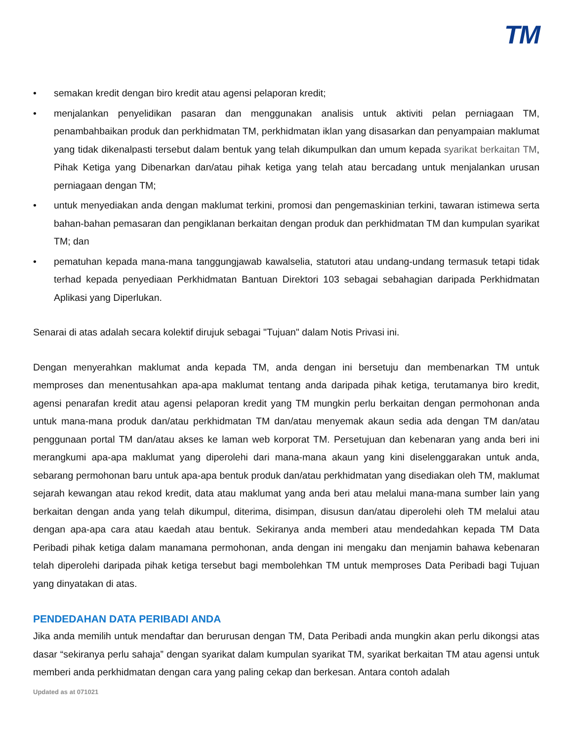TM
• semakan kredit dengan biro kredit atau agensi pelaporan kredit;
• menjalankan penyelidikan pasaran dan menggunakan analisis untuk aktiviti pelan perniagaan TM, penambahbaikan produk dan perkhidmatan TM, perkhidmatan iklan yang disasarkan dan penyampaian maklumat yang tidak dikenalpasti tersebut dalam bentuk yang telah dikumpulkan dan umum kepada syarikat berkaitan TM, Pihak Ketiga yang Dibenarkan dan/atau pihak ketiga yang telah atau bercadang untuk menjalankan urusan perniagaan dengan TM;
• untuk menyediakan anda dengan maklumat terkini, promosi dan pengemaskinian terkini, tawaran istimewa serta bahan-bahan pemasaran dan pengiklanan berkaitan dengan produk dan perkhidmatan TM dan kumpulan syarikat TM; dan
• pematuhan kepada mana-mana tanggungjawab kawalselia, statutori atau undang-undang termasuk tetapi tidak terhad kepada penyediaan Perkhidmatan Bantuan Direktori 103 sebagai sebahagian daripada Perkhidmatan Aplikasi yang Diperlukan.
Senarai di atas adalah secara kolektif dirujuk sebagai "Tujuan" dalam Notis Privasi ini.
Dengan menyerahkan maklumat anda kepada TM, anda dengan ini bersetuju dan membenarkan TM untuk memproses dan menentusahkan apa-apa maklumat tentang anda daripada pihak ketiga, terutamanya biro kredit, agensi penarafan kredit atau agensi pelaporan kredit yang TM mungkin perlu berkaitan dengan permohonan anda untuk mana-mana produk dan/atau perkhidmatan TM dan/atau menyemak akaun sedia ada dengan TM dan/atau penggunaan portal TM dan/atau akses ke laman web korporat TM. Persetujuan dan kebenaran yang anda beri ini merangkumi apa-apa maklumat yang diperolehi dari mana-mana akaun yang kini diselenggarakan untuk anda, sebarang permohonan baru untuk apa-apa bentuk produk dan/atau perkhidmatan yang disediakan oleh TM, maklumat sejarah kewangan atau rekod kredit, data atau maklumat yang anda beri atau melalui mana-mana sumber lain yang berkaitan dengan anda yang telah dikumpul, diterima, disimpan, disusun dan/atau diperolehi oleh TM melalui atau dengan apa-apa cara atau kaedah atau bentuk. Sekiranya anda memberi atau mendedahkan kepada TM Data Peribadi pihak ketiga dalam manamana permohonan, anda dengan ini mengaku dan menjamin bahawa kebenaran telah diperolehi daripada pihak ketiga tersebut bagi membolehkan TM untuk memproses Data Peribadi bagi Tujuan yang dinyatakan di atas.
PENDEDAHAN DATA PERIBADI ANDA
Jika anda memilih untuk mendaftar dan berurusan dengan TM, Data Peribadi anda mungkin akan perlu dikongsi atas dasar “sekiranya perlu sahaja” dengan syarikat dalam kumpulan syarikat TM, syarikat berkaitan TM atau agensi untuk memberi anda perkhidmatan dengan cara yang paling cekap dan berkesan. Antara contoh adalah
Updated as at 071021